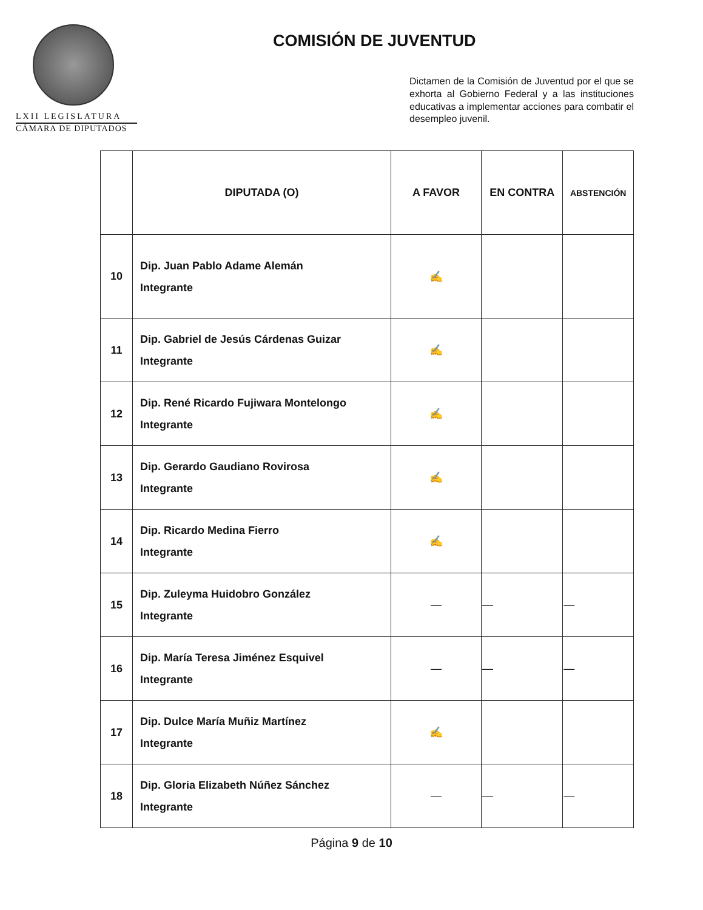LXII LEGISLATURA
CÁMARA DE DIPUTADOS
COMISIÓN DE JUVENTUD
Dictamen de la Comisión de Juventud por el que se exhorta al Gobierno Federal y a las instituciones educativas a implementar acciones para combatir el desempleo juvenil.
| | DIPUTADA (O) | A FAVOR | EN CONTRA | ABSTENCIÓN |
| --- | --- | --- | --- | --- |
| 10 | Dip. Juan Pablo Adame Alemán Integrante | ✍ | | |
| 11 | Dip. Gabriel de Jesús Cárdenas Guizar Integrante | ✍ | | |
| 12 | Dip. René Ricardo Fujiwara Montelongo Integrante | ✍ | | |
| 13 | Dip. Gerardo Gaudiano Rovirosa Integrante | ✍ | | |
| 14 | Dip. Ricardo Medina Fierro Integrante | ✍ | | |
| 15 | Dip. Zuleyma Huidobro González Integrante | — | — | — |
| 16 | Dip. María Teresa Jiménez Esquivel Integrante | — | — | — |
| 17 | Dip. Dulce María Muñiz Martínez Integrante | ✍ | | |
| 18 | Dip. Gloria Elizabeth Núñez Sánchez Integrante | — | — | — |
Página 9 de 10